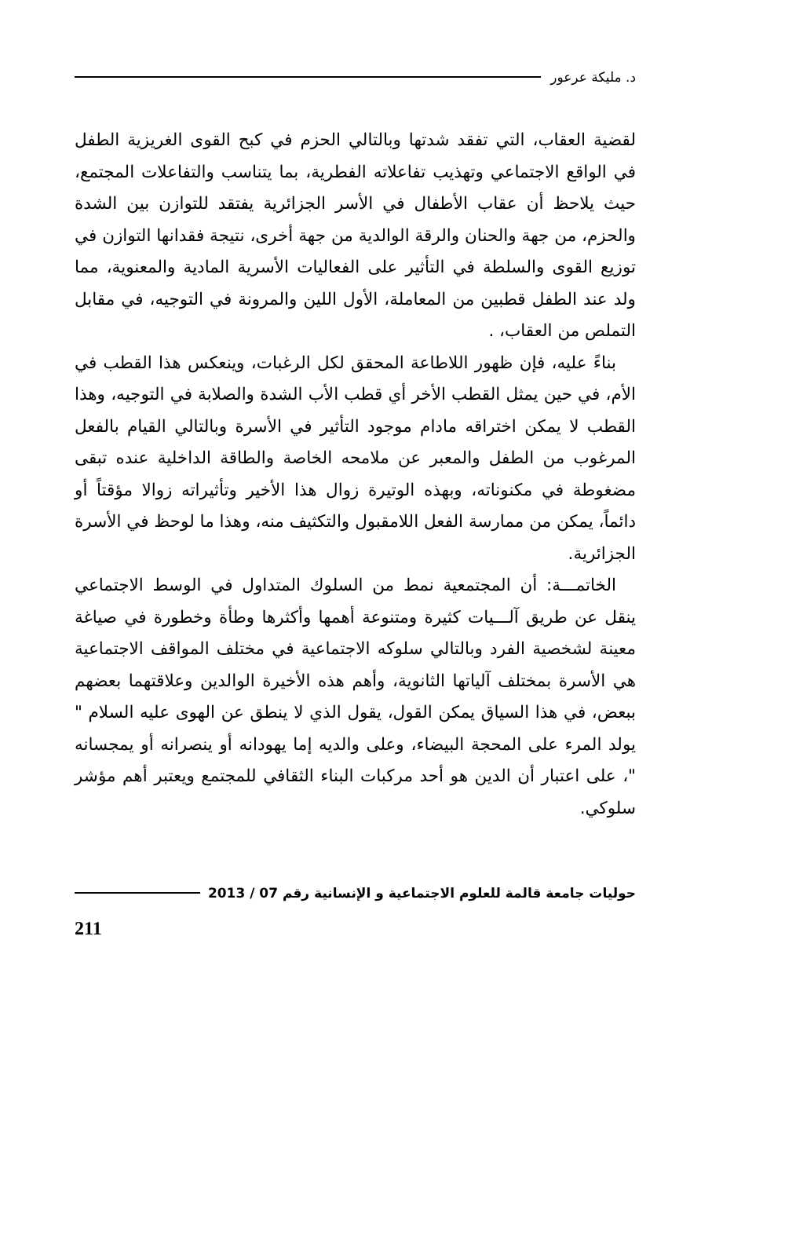د. مليكة عرعور
لقضية العقاب، التي تفقد شدتها وبالتالي الحزم في كبح القوى الغريزية الطفل في الواقع الاجتماعي وتهذيب تفاعلاته الفطرية، بما يتناسب والتفاعلات المجتمع، حيث يلاحظ أن عقاب الأطفال في الأسر الجزائرية يفتقد للتوازن بين الشدة والحزم، من جهة والحنان والرقة الوالدية من جهة أخرى، نتيجة فقدانها التوازن في توزيع القوى والسلطة في التأثير على الفعاليات الأسرية المادية والمعنوية، مما ولد عند الطفل قطبين من المعاملة، الأول اللين والمرونة في التوجيه، في مقابل التملص من العقاب، .
بناءً عليه، فإن ظهور اللاطاعة المحقق لكل الرغبات، وينعكس هذا القطب في الأم، في حين يمثل القطب الأخر أي قطب الأب الشدة والصلابة في التوجيه، وهذا القطب لا يمكن اختراقه مادام موجود التأثير في الأسرة وبالتالي القيام بالفعل المرغوب من الطفل والمعبر عن ملامحه الخاصة والطاقة الداخلية عنده تبقى مضغوطة في مكنوناته، وبهذه الوتيرة زوال هذا الأخير وتأثيراته زوالا مؤقتاً أو دائماً، يمكن من ممارسة الفعل اللامقبول والتكثيف منه، وهذا ما لوحظ في الأسرة الجزائرية.
الخاتمـــة: أن المجتمعية نمط من السلوك المتداول في الوسط الاجتماعي ينقل عن طريق آلـــيات كثيرة ومتنوعة أهمها وأكثرها وطأة وخطورة في صياغة معينة لشخصية الفرد وبالتالي سلوكه الاجتماعية في مختلف المواقف الاجتماعية هي الأسرة بمختلف آلياتها الثانوية، وأهم هذه الأخيرة الوالدين وعلاقتهما بعضهم ببعض، في هذا السياق يمكن القول، يقول الذي لا ينطق عن الهوى عليه السلام " يولد المرء على المحجة البيضاء، وعلى والديه إما يهودانه أو ينصرانه أو يمجسانه "، على اعتبار أن الدين هو أحد مركبات البناء الثقافي للمجتمع ويعتبر أهم مؤشر سلوكي.
حوليات جامعة قالمة للعلوم الاجتماعية و الإنسانية رقم 07 / 2013
211